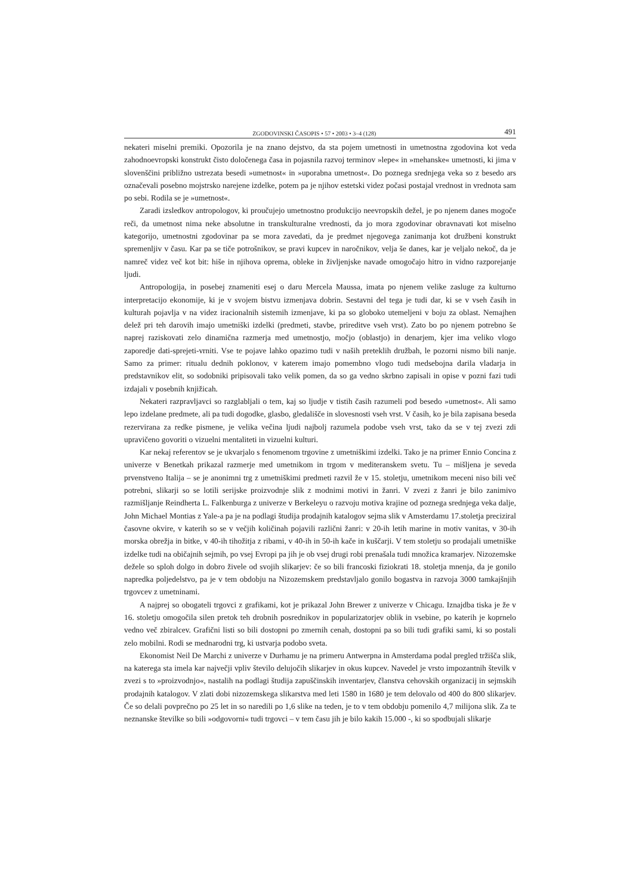ZGODOVINSKI ČASOPIS • 57 • 2003 • 3–4 (128) 491
nekateri miselni premiki. Opozorila je na znano dejstvo, da sta pojem umetnosti in umetnostna zgodovina kot veda zahodnoevropski konstrukt čisto določenega časa in pojasnila razvoj terminov »lepe« in »mehanske« umetnosti, ki jima v slovenščini približno ustrezata besedi »umetnost« in »uporabna umetnost«. Do poznega srednjega veka so z besedo ars označevali posebno mojstrsko narejene izdelke, potem pa je njihov estetski videz počasi postajal vrednost in vrednota sam po sebi. Rodila se je »umetnost«.
Zaradi izsledkov antropologov, ki proučujejo umetnostno produkcijo neevropskih dežel, je po njenem danes mogoče reči, da umetnost nima neke absolutne in transkulturalne vrednosti, da jo mora zgodovinar obravnavati kot miselno kategorijo, umetnostni zgodovinar pa se mora zavedati, da je predmet njegovega zanimanja kot družbeni konstrukt spremenljiv v času. Kar pa se tiče potrošnikov, se pravi kupcev in naročnikov, velja še danes, kar je veljalo nekoč, da je namreč videz več kot bit: hiše in njihova oprema, obleke in življenjske navade omogočajo hitro in vidno razporejanje ljudi.
Antropologija, in posebej znameniti esej o daru Mercela Maussa, imata po njenem velike zasluge za kulturno interpretacijo ekonomije, ki je v svojem bistvu izmenjava dobrin. Sestavni del tega je tudi dar, ki se v vseh časih in kulturah pojavlja v na videz iracionalnih sistemih izmenjave, ki pa so globoko utemeljeni v boju za oblast. Nemajhen delež pri teh darovih imajo umetniški izdelki (predmeti, stavbe, prireditve vseh vrst). Zato bo po njenem potrebno še naprej raziskovati zelo dinamična razmerja med umetnostjo, močjo (oblastjo) in denarjem, kjer ima veliko vlogo zaporedje dati-sprejeti-vrniti. Vse te pojave lahko opazimo tudi v naših preteklih družbah, le pozorni nismo bili nanje. Samo za primer: ritualu dednih poklonov, v katerem imajo pomembno vlogo tudi medsebojna darila vladarja in predstavnikov elit, so sodobniki pripisovali tako velik pomen, da so ga vedno skrbno zapisali in opise v pozni fazi tudi izdajali v posebnih knjižicah.
Nekateri razpravljavci so razglabljali o tem, kaj so ljudje v tistih časih razumeli pod besedo »umetnost«. Ali samo lepo izdelane predmete, ali pa tudi dogodke, glasbo, gledališče in slovesnosti vseh vrst. V časih, ko je bila zapisana beseda rezervirana za redke pismene, je velika večina ljudi najbolj razumela podobe vseh vrst, tako da se v tej zvezi zdi upravičeno govoriti o vizuelni mentaliteti in vizuelni kulturi.
Kar nekaj referentov se je ukvarjalo s fenomenom trgovine z umetniškimi izdelki. Tako je na primer Ennio Concina z univerze v Benetkah prikazal razmerje med umetnikom in trgom v mediteranskem svetu. Tu – mišljena je seveda prvenstveno Italija – se je anonimni trg z umetniškimi predmeti razvil že v 15. stoletju, umetnikom meceni niso bili več potrebni, slikarji so se lotili serijske proizvodnje slik z modnimi motivi in žanri. V zvezi z žanri je bilo zanimivo razmišljanje Reindherta L. Falkenburga z univerze v Berkeleyu o razvoju motiva krajine od poznega srednjega veka dalje, John Michael Montias z Yale-a pa je na podlagi študija prodajnih katalogov sejma slik v Amsterdamu 17.stoletja preciziral časovne okvire, v katerih so se v večjih količinah pojavili različni žanri: v 20-ih letih marine in motiv vanitas, v 30-ih morska obrežja in bitke, v 40-ih tihožitja z ribami, v 40-ih in 50-ih kače in kuščarji. V tem stoletju so prodajali umetniške izdelke tudi na običajnih sejmih, po vsej Evropi pa jih je ob vsej drugi robi prenašala tudi množica kramarjev. Nizozemske dežele so sploh dolgo in dobro živele od svojih slikarjev: če so bili francoski fiziokrati 18. stoletja mnenja, da je gonilo napredka poljedelstvo, pa je v tem obdobju na Nizozemskem predstavljalo gonilo bogastva in razvoja 3000 tamkajšnjih trgovcev z umetninami.
A najprej so obogateli trgovci z grafikami, kot je prikazal John Brewer z univerze v Chicagu. Iznajdba tiska je že v 16. stoletju omogočila silen pretok teh drobnih posrednikov in popularizatorjev oblik in vsebine, po katerih je koprnelo vedno več zbiralcev. Grafični listi so bili dostopni po zmernih cenah, dostopni pa so bili tudi grafiki sami, ki so postali zelo mobilni. Rodi se mednarodni trg, ki ustvarja podobo sveta.
Ekonomist Neil De Marchi z univerze v Durhamu je na primeru Antwerpna in Amsterdama podal pregled tržišča slik, na katerega sta imela kar največji vpliv število delujočih slikarjev in okus kupcev. Navedel je vrsto impozantnih številk v zvezi s to »proizvodnjo«, nastalih na podlagi študija zapuščinskih inventarjev, članstva cehovskih organizacij in sejmskih prodajnih katalogov. V zlati dobi nizozemskega slikarstva med leti 1580 in 1680 je tem delovalo od 400 do 800 slikarjev. Če so delali povprečno po 25 let in so naredili po 1,6 slike na teden, je to v tem obdobju pomenilo 4,7 milijona slik. Za te neznanske številke so bili »odgovorni« tudi trgovci – v tem času jih je bilo kakih 15.000 -, ki so spodbujali slikarje